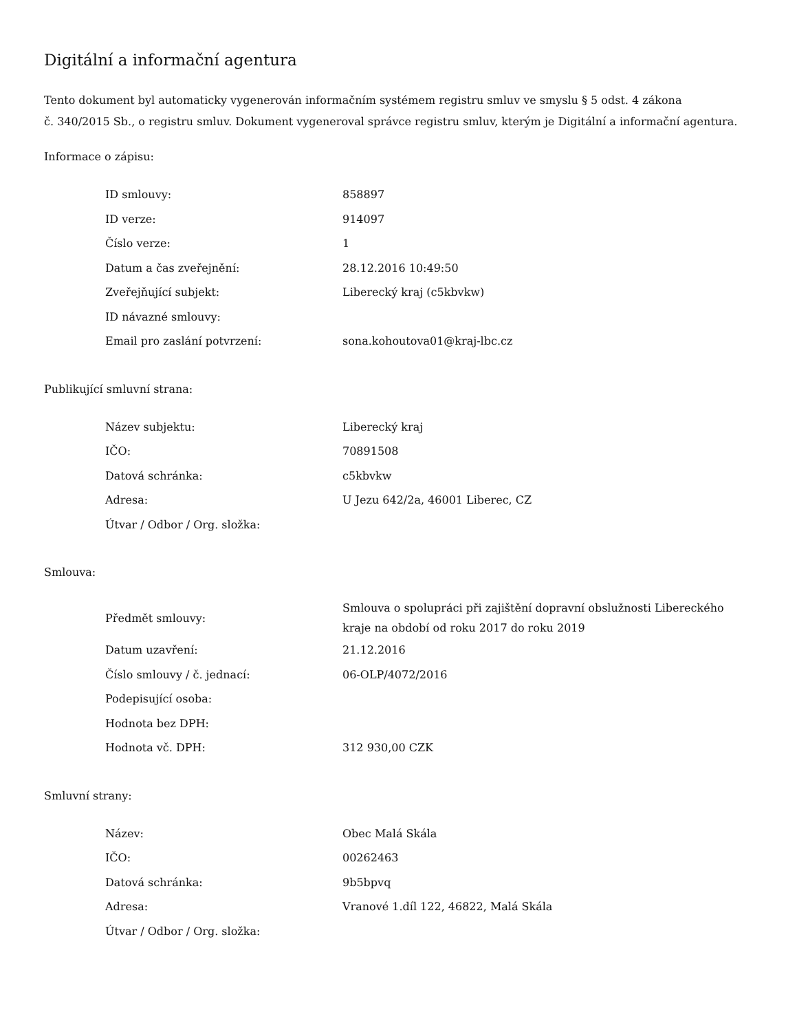Digitální a informační agentura
Tento dokument byl automaticky vygenerován informačním systémem registru smluv ve smyslu § 5 odst. 4 zákona
č. 340/2015 Sb., o registru smluv. Dokument vygeneroval správce registru smluv, kterým je Digitální a informační agentura.
Informace o zápisu:
| ID smlouvy: | 858897 |
| ID verze: | 914097 |
| Číslo verze: | 1 |
| Datum a čas zveřejnění: | 28.12.2016 10:49:50 |
| Zveřejňující subjekt: | Liberecký kraj (c5kbvkw) |
| ID návazné smlouvy: | |
| Email pro zaslání potvrzení: | sona.kohoutova01@kraj-lbc.cz |
Publikující smluvní strana:
| Název subjektu: | Liberecký kraj |
| IČO: | 70891508 |
| Datová schránka: | c5kbvkw |
| Adresa: | U Jezu 642/2a, 46001 Liberec, CZ |
| Útvar / Odbor / Org. složka: | |
Smlouva:
| Předmět smlouvy: | Smlouva o spolupráci při zajištění dopravní obslužnosti Libereckého kraje na období od roku 2017 do roku 2019 |
| Datum uzavření: | 21.12.2016 |
| Číslo smlouvy / č. jednací: | 06-OLP/4072/2016 |
| Podepisující osoba: | |
| Hodnota bez DPH: | |
| Hodnota vč. DPH: | 312 930,00 CZK |
Smluvní strany:
| Název: | Obec Malá Skála |
| IČO: | 00262463 |
| Datová schránka: | 9b5bpvq |
| Adresa: | Vranové 1.díl 122, 46822, Malá Skála |
| Útvar / Odbor / Org. složka: | |